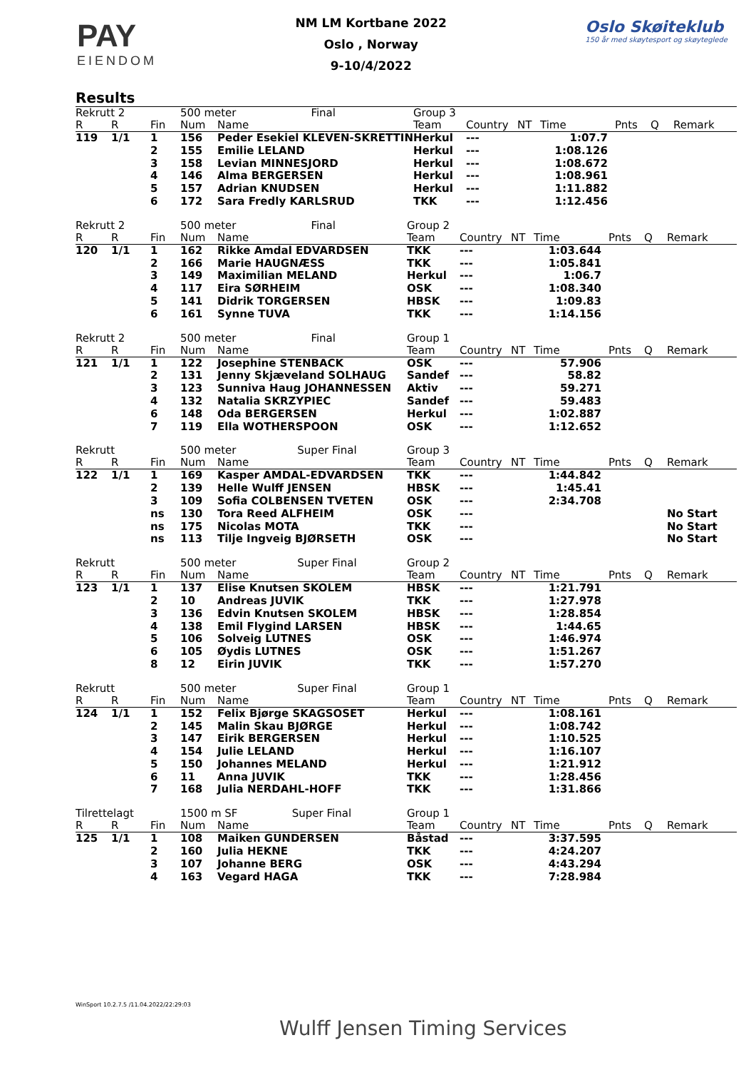PAY
EIENDOM
NM LM Kortbane 2022
Oslo , Norway
9-10/4/2022
Oslo Skøiteklub
150 år med skøytesport og skøyteglede
Results
| Rekrutt 2 | | | 500 meter Final | | Group 3 | | | | | | |
| --- | --- | --- | --- | --- | --- | --- | --- | --- | --- | --- | --- |
| R | R | Fin | Num | Name | Team | Country | NT | Time | Pnts | Q | Remark |
| 119 | 1/1 | 1 | 156 | Peder Esekiel KLEVEN-SKRETTIN | Herkul | --- | | 1:07.7 | | | |
| | | 2 | 155 | Emilie LELAND | Herkul | --- | | 1:08.126 | | | |
| | | 3 | 158 | Levian MINNESJORD | Herkul | --- | | 1:08.672 | | | |
| | | 4 | 146 | Alma BERGERSEN | Herkul | --- | | 1:08.961 | | | |
| | | 5 | 157 | Adrian KNUDSEN | Herkul | --- | | 1:11.882 | | | |
| | | 6 | 172 | Sara Fredly KARLSRUD | TKK | --- | | 1:12.456 | | | |
| Rekrutt 2 | | | 500 meter Final | | Group 2 | | | | | | |
| --- | --- | --- | --- | --- | --- | --- | --- | --- | --- | --- | --- |
| R | R | Fin | Num | Name | Team | Country | NT | Time | Pnts | Q | Remark |
| 120 | 1/1 | 1 | 162 | Rikke Amdal EDVARDSEN | TKK | --- | | 1:03.644 | | | |
| | | 2 | 166 | Marie HAUGNÆSS | TKK | --- | | 1:05.841 | | | |
| | | 3 | 149 | Maximilian MELAND | Herkul | --- | | 1:06.7 | | | |
| | | 4 | 117 | Eira SØRHEIM | OSK | --- | | 1:08.340 | | | |
| | | 5 | 141 | Didrik TORGERSEN | HBSK | --- | | 1:09.83 | | | |
| | | 6 | 161 | Synne TUVA | TKK | --- | | 1:14.156 | | | |
| Rekrutt 2 | | | 500 meter Final | | Group 1 | | | | | | |
| --- | --- | --- | --- | --- | --- | --- | --- | --- | --- | --- | --- |
| R | R | Fin | Num | Name | Team | Country | NT | Time | Pnts | Q | Remark |
| 121 | 1/1 | 1 | 122 | Josephine STENBACK | OSK | --- | | 57.906 | | | |
| | | 2 | 131 | Jenny Skjæveland SOLHAUG | Sandef | --- | | 58.82 | | | |
| | | 3 | 123 | Sunniva Haug JOHANNESSEN | Aktiv | --- | | 59.271 | | | |
| | | 4 | 132 | Natalia SKRZYPIEC | Sandef | --- | | 59.483 | | | |
| | | 6 | 148 | Oda BERGERSEN | Herkul | --- | | 1:02.887 | | | |
| | | 7 | 119 | Ella WOTHERSPOON | OSK | --- | | 1:12.652 | | | |
| Rekrutt | | | 500 meter Super Final | | Group 3 | | | | | | |
| --- | --- | --- | --- | --- | --- | --- | --- | --- | --- | --- | --- |
| R | R | Fin | Num | Name | Team | Country | NT | Time | Pnts | Q | Remark |
| 122 | 1/1 | 1 | 169 | Kasper AMDAL-EDVARDSEN | TKK | --- | | 1:44.842 | | | |
| | | 2 | 139 | Helle Wulff JENSEN | HBSK | --- | | 1:45.41 | | | |
| | | 3 | 109 | Sofia COLBENSEN TVETEN | OSK | --- | | 2:34.708 | | | |
| | | ns | 130 | Tora Reed ALFHEIM | OSK | --- | | | | | No Start |
| | | ns | 175 | Nicolas MOTA | TKK | --- | | | | | No Start |
| | | ns | 113 | Tilje Ingveig BJØRSETH | OSK | --- | | | | | No Start |
| Rekrutt | | | 500 meter Super Final | | Group 2 | | | | | | |
| --- | --- | --- | --- | --- | --- | --- | --- | --- | --- | --- | --- |
| R | R | Fin | Num | Name | Team | Country | NT | Time | Pnts | Q | Remark |
| 123 | 1/1 | 1 | 137 | Elise Knutsen SKOLEM | HBSK | --- | | 1:21.791 | | | |
| | | 2 | 10 | Andreas JUVIK | TKK | --- | | 1:27.978 | | | |
| | | 3 | 136 | Edvin Knutsen SKOLEM | HBSK | --- | | 1:28.854 | | | |
| | | 4 | 138 | Emil Flygind LARSEN | HBSK | --- | | 1:44.65 | | | |
| | | 5 | 106 | Solveig LUTNES | OSK | --- | | 1:46.974 | | | |
| | | 6 | 105 | Øydis LUTNES | OSK | --- | | 1:51.267 | | | |
| | | 8 | 12 | Eirin JUVIK | TKK | --- | | 1:57.270 | | | |
| Rekrutt | | | 500 meter Super Final | | Group 1 | | | | | | |
| --- | --- | --- | --- | --- | --- | --- | --- | --- | --- | --- | --- |
| R | R | Fin | Num | Name | Team | Country | NT | Time | Pnts | Q | Remark |
| 124 | 1/1 | 1 | 152 | Felix Bjørge SKAGSOSET | Herkul | --- | | 1:08.161 | | | |
| | | 2 | 145 | Malin Skau BJØRGE | Herkul | --- | | 1:08.742 | | | |
| | | 3 | 147 | Eirik BERGERSEN | Herkul | --- | | 1:10.525 | | | |
| | | 4 | 154 | Julie LELAND | Herkul | --- | | 1:16.107 | | | |
| | | 5 | 150 | Johannes MELAND | Herkul | --- | | 1:21.912 | | | |
| | | 6 | 11 | Anna JUVIK | TKK | --- | | 1:28.456 | | | |
| | | 7 | 168 | Julia NERDAHL-HOFF | TKK | --- | | 1:31.866 | | | |
| Tilrettelagt | | | 1500 m SF Super Final | | Group 1 | | | | | | |
| --- | --- | --- | --- | --- | --- | --- | --- | --- | --- | --- | --- |
| R | R | Fin | Num | Name | Team | Country | NT | Time | Pnts | Q | Remark |
| 125 | 1/1 | 1 | 108 | Maiken GUNDERSEN | Båstad | --- | | 3:37.595 | | | |
| | | 2 | 160 | Julia HEKNE | TKK | --- | | 4:24.207 | | | |
| | | 3 | 107 | Johanne BERG | OSK | --- | | 4:43.294 | | | |
| | | 4 | 163 | Vegard HAGA | TKK | --- | | 7:28.984 | | | |
WinSport 10.2.7.5 /11.04.2022/22:29:03
Wulff Jensen Timing Services